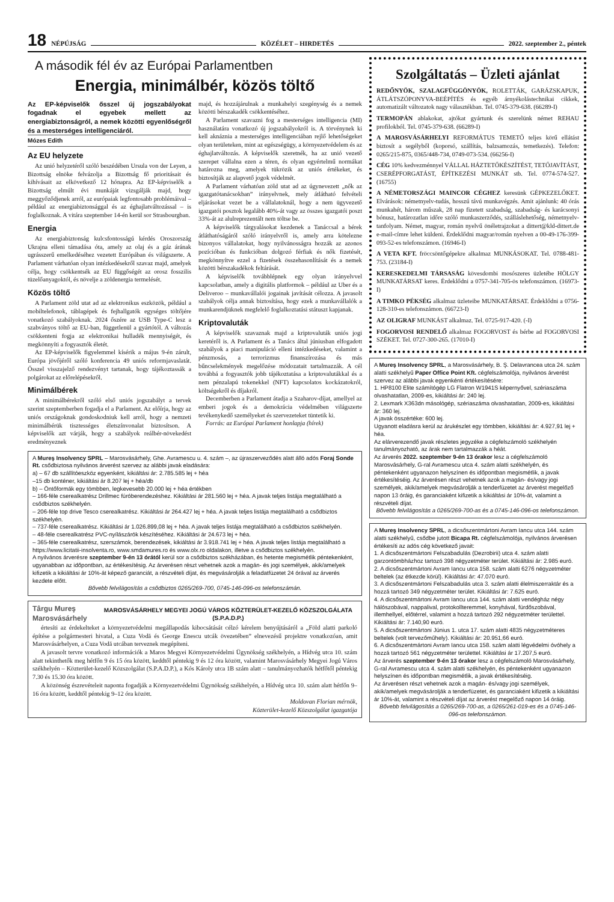18 NÉPÚJSÁG KÖZÉLET – HIRDETÉS 2022. szeptember 2., péntek
A második fél év az Európai Parlamentben
Energia, minimálbér, közös töltő
Az EP-képviselők ősszel új jogszabályokat fogadnak el egyebek mellett az energiabiztonságról, a nemek közötti egyenlőségről és a mesterséges intelligenciáról.
Mózes Edith
Az EU helyzete
Az unió helyzetéről szóló beszédében Ursula von der Leyen, a Bizottság elnöke felvázolja a Bizottság fő prioritásait és kihívásait az elkövetkező 12 hónapra. Az EP-képviselők a Bizottság elmúlt évi munkáját vizsgálják majd, hogy meggyőződjenek arról, az európaiak legfontosabb problémáival – például az energiabiztonsággal és az éghajlatváltozással – is foglalkoznak. A vitára szeptember 14-én kerül sor Strasbourgban.
Energia
Az energiabiztonság kulcsfontosságú kérdés Oroszország Ukrajna elleni támadása óta, amely az olaj és a gáz árának ugrásszerű emelkedéséhez vezetett Európában és világszerte. A Parlament várhatóan olyan intézkedésekről szavaz majd, amelyek célja, hogy csökkentsék az EU függőségét az orosz fosszilis tüzelőanyagoktól, és növelje a zöldenergia termelését.
Közös töltő
A Parlament zöld utat ad az elektronikus eszközök, például a mobiltelefonok, táblagépek és fejhallgatók egységes töltőjére vonatkozó szabályoknak. 2024 őszére az USB Type-C lesz a szabványos töltő az EU-ban, függetlenül a gyártótól. A változás csökkenteni fogja az elektronikai hulladék mennyiségét, és megkönnyíti a fogyasztók életét.
Az EP-képviselők figyelemmel kísérik a május 9-én zárult, Európa jövőjéről szóló konferencia 49 uniós reformjavaslatát. Ősszel visszajelző rendezvényt tartanak, hogy tájékoztassák a polgárokat az előrelépésekről.
Minimálbérek
A minimálbérekről szóló első uniós jogszabályt a tervek szerint szeptemberben fogadja el a Parlament. Az előírja, hogy az uniós országoknak gondoskodniuk kell arról, hogy a nemzeti minimálbérük tisztességes életszínvonalat biztosítson. A képviselők azt várják, hogy a szabályok reálbér-növekedést eredményeznek
majd, és hozzájárulnak a munkahelyi szegénység és a nemek közötti bérszakadék csökkentéséhez.
A Parlament szavazni fog a mesterséges intelligencia (MI) használatára vonatkozó új jogszabályokról is. A törvénynek ki kell aknáznia a mesterséges intelligenciában rejlő lehetőségeket olyan területeken, mint az egészségügy, a környezetvédelem és az éghajlatváltozás. A képviselők szeretnék, ha az unió vezető szerepet vállalna ezen a téren, és olyan egyértelmű normákat határozna meg, amelyek tükrözik az uniós értékeket, és biztosítják az alapvető jogok védelmét.
A Parlament várhatóan zöld utat ad az úgynevezett „nők az igazgatótanácsokban” irányelvnek, mely átlátható felvételi eljárásokat vezet be a vállalatoknál, hogy a nem ügyvezető igazgatói posztok legalább 40%-át vagy az összes igazgatói poszt 33%-át az alulreprezentált nem töltse be.
A képviselők tárgyalásokat kezdenek a Tanáccsal a bérek átláthatóságáról szóló irányelvről is, amely arra kötelezne bizonyos vállalatokat, hogy nyilvánosságra hozzák az azonos pozícióban és funkcióban dolgozó férfiak és nők fizetését, megkönnyítve ezzel a fizetések összehasonlítását és a nemek közötti bérszakadékok feltárását.
A képviselők továbblépnek egy olyan irányelvvel kapcsolatban, amely a digitális platformok – például az Uber és a Deliveroo – munkavállalói jogainak javítását célozza. A javasolt szabályok célja annak biztosítása, hogy ezek a munkavállalók a munkarendjüknek megfelelő foglalkoztatási státuszt kapjanak.
Kriptovaluták
A képviselők szavaznak majd a kriptovaluták uniós jogi keretéről is. A Parlament és a Tanács által júniusban elfogadott szabályok a piaci manipuláció elleni intézkedéseket, valamint a pénzmosás, a terrorizmus finanszírozása és más bűncselekmények megelőzése módozatait tartalmazzák. A cél továbbá a fogyasztók jobb tájékoztatása a kriptovalutákkal és a nem pénzalapú tokenekkel (NFT) kapcsolatos kockázatokról, költségekről és díjakról.
Decemberben a Parlament átadja a Szaharov-díjat, amellyel az emberi jogok és a demokrácia védelmében világszerte tevékenykedő személyeket és szervezeteket tüntetik ki.
Forrás: az Európai Parlament honlapja (hírek)
A Mureş Insolvency SPRL – Marosvásárhely, Ghe. Avramescu u. 4. szám –, az újraszerveződés alatt álló adós Foraj Sonde Rt. csődbiztosa nyilvános árverést szervez az alábbi javak eladására:
a) – 67 db szállítóeszköz egyenként, kikiáltási ár: 2.785.585 lej + héa
–15 db konténer, kikiáltási ár 8.207 lej + héa/db
b) – Öntőformák egy tömbben, legkevesebb 20.000 lej + héa értékben
– 166-féle cserealkatrész Drillmec fúróberendezéshez. Kikiáltási ár 281.560 lej + héa. A javak teljes listája megtalálható a csődbiztos székhelyén.
– 206-féle top drive Tesco cserealkatrész. Kikiáltási ár 264.427 lej + héa. A javak teljes listája megtalálható a csődbiztos székhelyén.
– 737-féle cserealkatrész. Kikiáltási ár 1.026.899,08 lej + héa. A javak teljes listája megtalálható a csődbiztos székhelyén.
– 48-féle cserealkatrész PVC-nyílászárók készítéséhez. Kikiáltási ár 24.673 lej + héa.
– 365-féle cserealkatrész, szerszámok, berendezések, kikiáltási ár 3.918.741 lej + héa. A javak teljes listája megtalálható a https://www.licitatii-insolventa.ro, www.smdamures.ro és www.olx.ro oldalakon, illetve a csődbiztos székhelyén.
A nyilvános árverésre szeptember 9-én 13 órától kerül sor a csődbiztos székházában, és hetente megismétlik péntekenként, ugyanabban az időpontban, az értékesítésig. Az árverésen részt vehetnek azok a magán- és jogi személyek, akik/amelyek kifizetik a kikiáltási ár 10%-át képező garanciát, a részvételi díjat, és megvásárolják a feladatfüzetet 24 órával az árverés kezdete előtt.
Bővebb felvilágosítás a csődbiztos 0265/269-700, 0745-146-096-os telefonszámán.
Târgu Mureş
Marosvásárhely
MAROSVÁSÁRHELY MEGYEI JOGÚ VÁROS KÖZTERÜLET-KEZELŐ KÖZSZOLGÁLATA (S.P.A.D.P.)
értesíti az érdekelteket a környezetvédelmi megállapodás kibocsátását célzó kérelem benyújtásáról a „Föld alatti parkoló építése a polgármesteri hivatal, a Cuza Vodă és George Enescu utcák övezetében” elnevezésű projektre vonatkozóan, amit Marosvásárhelyen, a Cuza Vodă utcában terveznek megépíteni.
A javasolt tervre vonatkozó információk a Maros Megyei Környezetvédelmi Ügynökség székhelyén, a Hídvég utca 10. szám alatt tekinthetők meg hétfőn 9 és 15 óra között, keddtől péntekig 9 és 12 óra között, valamint Marosvásárhely Megyei Jogú Város székhelyén – Közterület-kezelő Közszolgálat (S.P.A.D.P.), a Kós Károly utca 1B szám alatt – tanulmányozhatók hétfőtől péntekig 7.30 és 15.30 óra között.
A közönség észrevételeit naponta fogadják a Környezetvédelmi Ügynökség székhelyén, a Hídvég utca 10. szám alatt hétfőn 9–16 óra között, keddtől péntekig 9–12 óra között.
Moldovan Florian mérnök,
Közterület-kezelő Közszolgálat igazgatója
Szolgáltatás – Üzleti ajánlat
REDŐNYÖK, SZALAGFÜGGÖNYÖK, ROLETTÁK, GARÁZSKAPUK, ÁTLÁTSZÓPONYVA-BEÉPÍTÉS és egyéb árnyékolástechnikai cikkek, automatizált változatok nagy választékban. Tel. 0745-379-638. (66289-I)
TERMOPÁN ablakokat, ajtókat gyártunk és szerelünk német REHAU profilokból. Tel. 0745-379-638. (66289-I)
A MAROSVÁSÁRHELYI REFORMÁTUS TEMETŐ teljes körű ellátást biztosít a segélyből (koporsó, szállítás, balzsamozás, temetkezés). Telefon: 0265/215-875, 0365/448-734, 0749-073-534. (66256-I)
CÉG 10% kedvezménnyel VÁLLAL HÁZTETŐKÉSZÍTÉST, TETŐJAVÍTÁST, CSERÉPFORGATÁST, ÉPÍTKEZÉSI MUNKÁT stb. Tel. 0774-574-527. (16755)
A NÉMETORSZÁGI MAINCOR CÉGHEZ keresünk GÉPKEZELŐKET. Elvárások: németnyelv-tudás, hosszú távú munkavégzés. Amit ajánlunk: 40 órás munkahét, három műszak, 28 nap fizetett szabadság, szabadság- és karácsonyi bónusz, határozatlan időre szóló munkaszerződés, szálláslehetőség, németnyelv-tanfolyam. Német, magyar, román nyelvű önéletrajzokat a dittert@kld-dittert.de e-mail-címre lehet küldeni. Érdeklődni magyar/román nyelven a 00-49-176-399-093-52-es telefonszámon. (16946-I)
A VETA KFT. fröccsöntőgépekre alkalmaz MUNKÁSOKAT. Tel. 0788-481-753. (23184-I)
KERESKEDELMI TÁRSASÁG kövesdombi mosószeres üzletébe HÖLGY MUNKATÁRSAT keres. Érdeklődni a 0757-341-705-ös telefonszámon. (16973-I)
A TIMKO PÉKSÉG alkalmaz üzleteibe MUNKATÁRSAT. Érdeklődni a 0756-128-310-es telefonszámon. (66723-I)
AZ OLIGRAF MUNKÁST alkalmaz. Tel. 0725-917-420. (-I)
FOGORVOSI RENDELŐ alkalmaz FOGORVOST és bérbe ad FOGORVOSI SZÉKET. Tel. 0727-300-265. (17010-I)
A Mureş Insolvency SPRL, a Marosvásárhely, B. Ş. Delavrancea utca 24. szám alatti székhelyű Paper Office Point Kft. cégfelszámolója, nyilvános árverést szervez az alábbi javak egyenkénti értékesítésére:
1. HP8100 Elite számítógép LG Flatron W1941S képernyővel, szériaszáma olvashatatlan, 2009-es, kikiáltási ár: 240 lej.
2. Lexmark X363dn másológép, szériaszáma olvashatatlan, 2009-es, kikiáltási ár: 360 lej.
A javak összértéke: 600 lej.
Ugyanott eladásra kerül az árukészlet egy tömbben, kikiáltási ár: 4.927,91 lej + héa.
Az elárverezendő javak részletes jegyzéke a cégfelszámoló székhelyén tanulmányozható, az árak nem tartalmazzák a héát.
Az árverés 2022. szeptember 9-én 13 órakor lesz a cégfelszámoló Marosvásárhely, G-ral Avramescu utca 4. szám alatti székhelyén, és péntekenként ugyanazon helyszínen és időpontban megismétlik, a javak értékesítéséig. Az árverésen részt vehetnek azok a magán- és/vagy jogi személyek, akik/amelyek megvásárolják a tenderfüzetet az árverést megelőző napon 13 óráig, és garanciaként kifizetik a kikiáltási ár 10%-át, valamint a részvételi díjat.
Bővebb felvilágosítás a 0265/269-700-as és a 0745-146-096-os telefonszámon.
A Mureş Insolvency SPRL, a dicsőszentmártoni Avram Iancu utca 144. szám alatti székhelyű, csődbe jutott Bicapa Rt. cégfelszámolója, nyilvános árverésen
értékesíti az adós cég következő javait:
1. A dicsőszentmártoni Felszabadulás (Dezrobirii) utca 4. szám alatti garzontömbházhoz tartozó 398 négyzetméter terület. Kikiáltási ár: 2.985 euró.
2. A dicsőszentmártoni Avram Iancu utca 158. szám alatti 6276 négyzetméter beltelek (az étkezde körül). Kikiáltási ár: 47.070 euró.
3. A dicsőszentmártoni Felszabadulás utca 3. szám alatti élelmiszerraktár és a hozzá tartozó 349 négyzetméter terület. Kikiáltási ár: 7.625 euró.
4. A dicsőszentmártoni Avram Iancu utca 144. szám alatti vendégház négy hálószobával, nappalival, protokollteremmel, konyhával, fürdőszobával, illemhellyel, előtérrel, valamint a hozzá tartozó 292 négyzetméter területtel. Kikiáltási ár: 7.140,90 euró.
5. A dicsőszentmártoni Június 1. utca 17. szám alatti 4835 négyzetméteres beltelek (volt tervezőműhely). Kikiáltási ár: 20.951,66 euró.
6. A dicsőszentmártoni Avram Iancu utca 158. szám alatti légvédelmi óvóhely a hozzá tartozó 561 négyzetméter területtel. Kikiáltási ár 17.207,5 euró.
Az árverés szeptember 9-én 13 órakor lesz a cégfelszámoló Marosvásárhely,
G-ral Avramescu utca 4. szám alatti székhelyén, és péntekenként ugyanazon helyszínen és időpontban megismétlik, a javak értékesítéséig.
Az árverésen részt vehetnek azok a magán- és/vagy jogi személyek, akik/amelyek megvásárolják a tenderfüzetet, és garanciaként kifizetik a kikiáltási ár 10%-át, valamint a részvételi díjat az árverést megelőző napon 14 óráig.
Bővebb felvilágosítás a 0265/269-700-as, a 0265/261-019-es és a 0745-146-096-os telefonszámon.